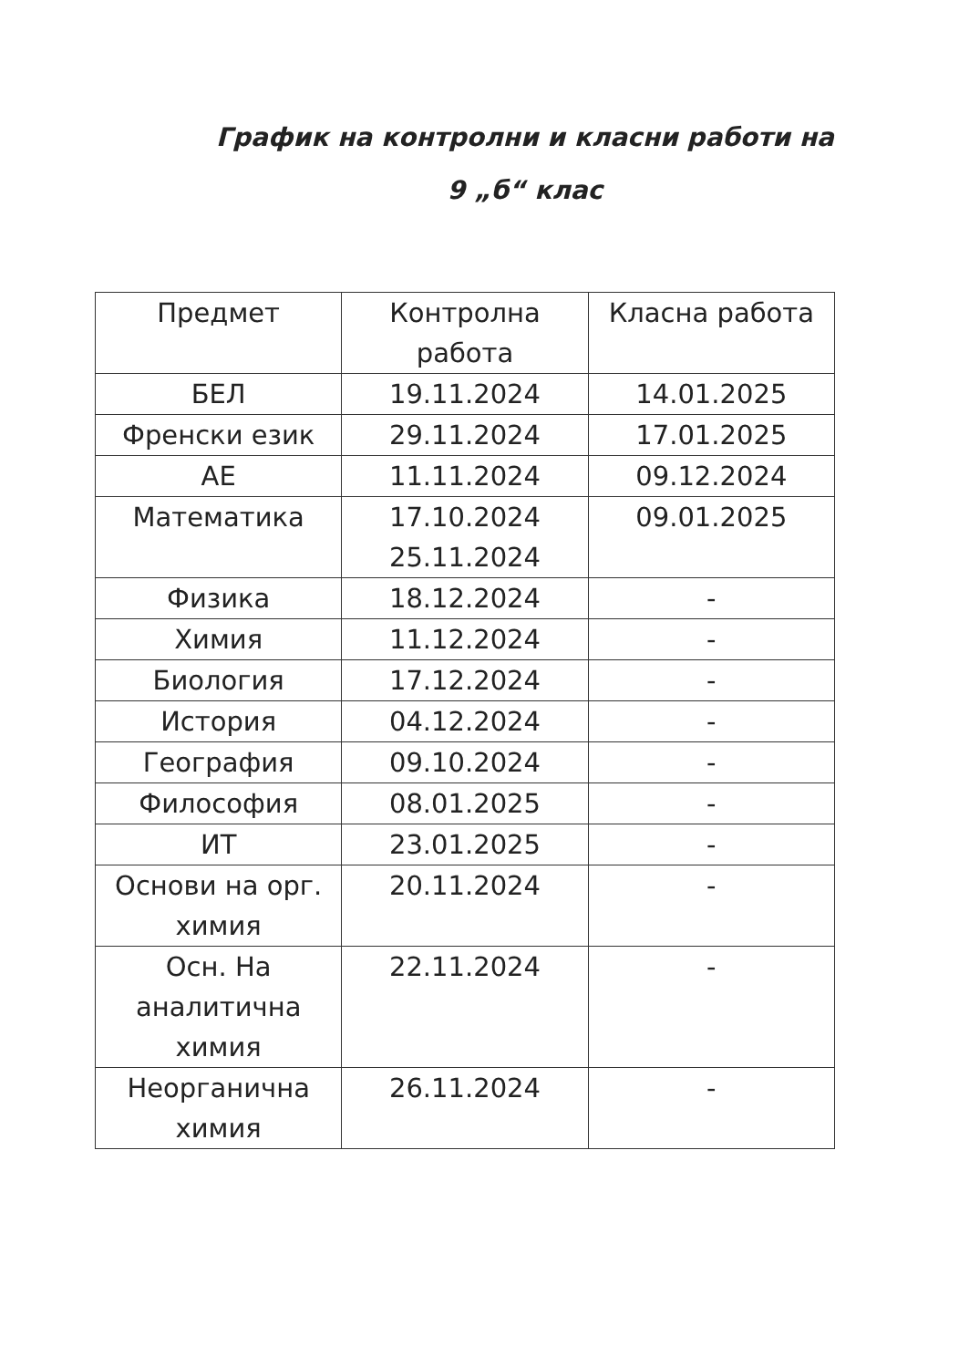График на контролни и класни работи на
9 „б“ клас
| Предмет | Контролна работа | Класна работа |
| --- | --- | --- |
| БЕЛ | 19.11.2024 | 14.01.2025 |
| Френски език | 29.11.2024 | 17.01.2025 |
| АЕ | 11.11.2024 | 09.12.2024 |
| Математика | 17.10.2024 25.11.2024 | 09.01.2025 |
| Физика | 18.12.2024 | - |
| Химия | 11.12.2024 | - |
| Биология | 17.12.2024 | - |
| История | 04.12.2024 | - |
| География | 09.10.2024 | - |
| Философия | 08.01.2025 | - |
| ИТ | 23.01.2025 | - |
| Основи на орг. химия | 20.11.2024 | - |
| Осн. На аналитична химия | 22.11.2024 | - |
| Неорганична химия | 26.11.2024 | - |